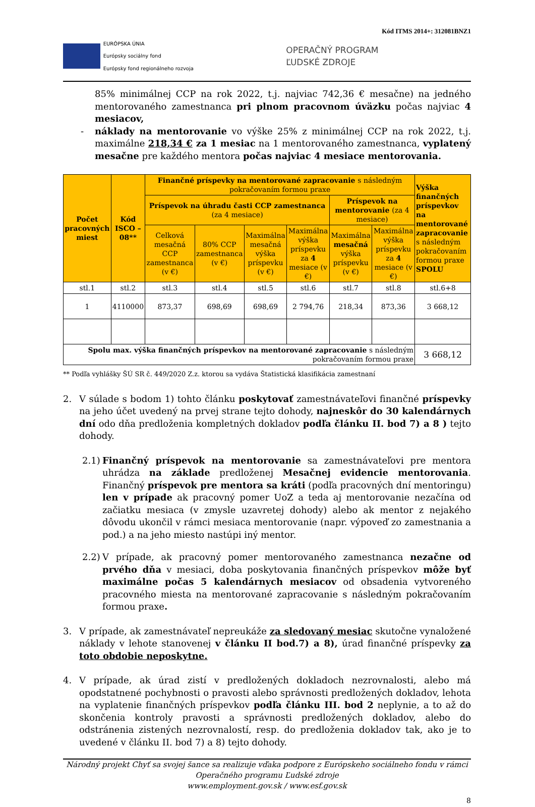Kód ITMS 2014+: 312081BNZ1
EURÓPSKA ÚNIA
Európsky sociálny fond
Európsky fond regionálneho rozvoja
OPERAČNÝ PROGRAM
ĽUDSKÉ ZDROJE
85% minimálnej CCP na rok 2022, t.j. najviac 742,36 € mesačne) na jedného mentorovaného zamestnanca pri plnom pracovnom úväzku počas najviac 4 mesiacov,
- náklady na mentorovanie vo výške 25% z minimálnej CCP na rok 2022, t.j. maximálne 218,34 € za 1 mesiac na 1 mentorovaného zamestnanca, vyplatený mesačne pre každého mentora počas najviac 4 mesiace mentorovania.
| Počet pracovných miest | Kód ISCO – 08** | Finančné príspevky na mentorované zapracovanie s následným pokračovaním formou praxe | | | | | | Výška finančných príspevkov na mentorované zapracovanie s následným pokračovaním formou praxe SPOLU |
| --- | --- | --- | --- | --- | --- | --- | --- | --- |
| | | Príspevok na úhradu časti CCP zamestnanca (za 4 mesiace) | | | | Príspevok na mentorovanie (za 4 mesiace) | | |
| | | Celková mesačná CCP zamestnanca (v €) | 80% CCP zamestnanca (v €) | Maximálna mesačná výška príspevku (v €) | Maximálna výška príspevku za 4 mesiace (v €) | Maximálna mesačná výška príspevku (v €) | Maximálna výška príspevku za 4 mesiace (v €) | |
| stl.1 | stl.2 | stl.3 | stl.4 | stl.5 | stl.6 | stl.7 | stl.8 | stl.6+8 |
| 1 | 4110000 | 873,37 | 698,69 | 698,69 | 2 794,76 | 218,34 | 873,36 | 3 668,12 |
| Spolu max. výška finančných príspevkov na mentorované zapracovanie s následným pokračovaním formou praxe | | | | | | | | 3 668,12 |
** Podľa vyhlášky ŠÚ SR č. 449/2020 Z.z. ktorou sa vydáva Štatistická klasifikácia zamestnaní
2. V súlade s bodom 1) tohto článku poskytovať zamestnávateľovi finančné príspevky na jeho účet uvedený na prvej strane tejto dohody, najneskôr do 30 kalendárnych dní odo dňa predloženia kompletných dokladov podľa článku II. bod 7) a 8 ) tejto dohody.
2.1)
Finančný príspevok na mentorovanie sa zamestnávateľovi pre mentora uhrádza na základe predloženej Mesačnej evidencie mentorovania. Finančný príspevok pre mentora sa kráti (podľa pracovných dní mentoringu) len v prípade ak pracovný pomer UoZ a teda aj mentorovanie nezačína od začiatku mesiaca (v zmysle uzavretej dohody) alebo ak mentor z nejakého dôvodu ukončil v rámci mesiaca mentorovanie (napr. výpoveď zo zamestnania a pod.) a na jeho miesto nastúpi iný mentor.
2.2)
V prípade, ak pracovný pomer mentorovaného zamestnanca nezačne od prvého dňa v mesiaci, doba poskytovania finančných príspevkov môže byť maximálne počas 5 kalendárnych mesiacov od obsadenia vytvoreného pracovného miesta na mentorované zapracovanie s následným pokračovaním formou praxe.
3. V prípade, ak zamestnávateľ nepreukáže za sledovaný mesiac skutočne vynaložené náklady v lehote stanovenej v článku II bod.7) a 8), úrad finančné príspevky za toto obdobie neposkytne.
4. V prípade, ak úrad zistí v predložených dokladoch nezrovnalosti, alebo má opodstatnené pochybnosti o pravosti alebo správnosti predložených dokladov, lehota na vyplatenie finančných príspevkov podľa článku III. bod 2 neplynie, a to až do skončenia kontroly pravosti a správnosti predložených dokladov, alebo do odstránenia zistených nezrovnalostí, resp. do predloženia dokladov tak, ako je to uvedené v článku II. bod 7) a 8) tejto dohody.
Národný projekt Chyť sa svojej šance sa realizuje vďaka podpore z Európskeho sociálneho fondu v rámci Operačného programu Ľudské zdroje
www.employment.gov.sk / www.esf.gov.sk
8